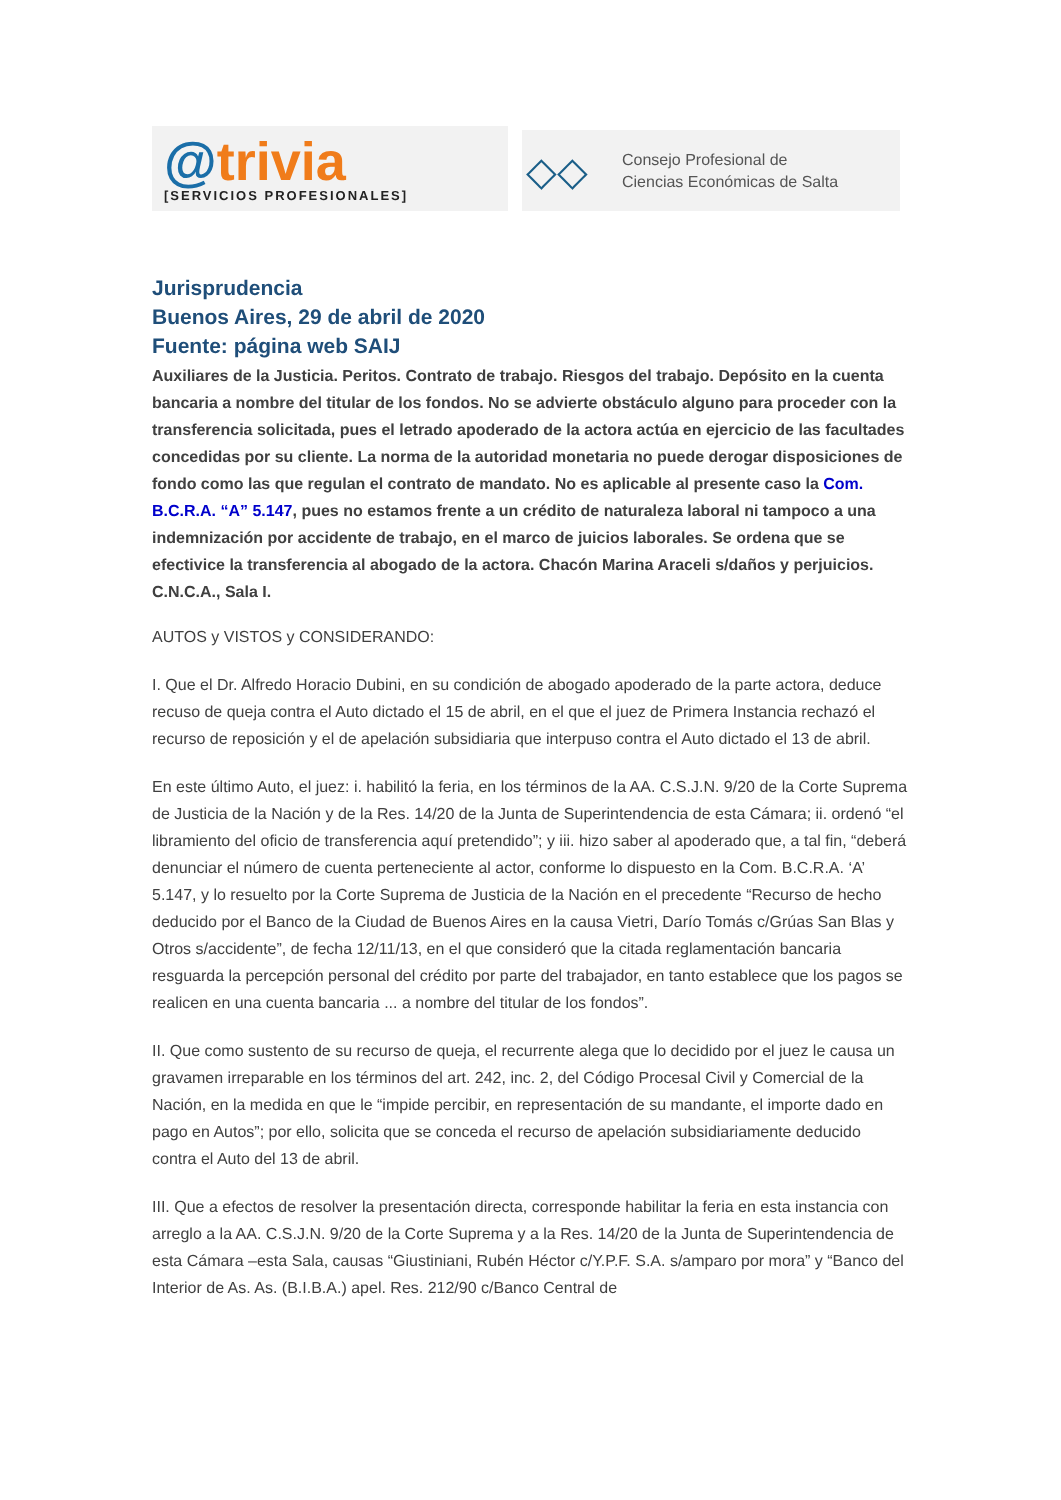@trivia
[SERVICIOS PROFESIONALES]
◇◇
Consejo Profesional de
Ciencias Económicas de Salta
Jurisprudencia
Buenos Aires, 29 de abril de 2020
Fuente: página web SAIJ
Auxiliares de la Justicia. Peritos. Contrato de trabajo. Riesgos del trabajo. Depósito en la cuenta bancaria a nombre del titular de los fondos. No se advierte obstáculo alguno para proceder con la transferencia solicitada, pues el letrado apoderado de la actora actúa en ejercicio de las facultades concedidas por su cliente. La norma de la autoridad monetaria no puede derogar disposiciones de fondo como las que regulan el contrato de mandato. No es aplicable al presente caso la Com. B.C.R.A. “A” 5.147, pues no estamos frente a un crédito de naturaleza laboral ni tampoco a una indemnización por accidente de trabajo, en el marco de juicios laborales. Se ordena que se efectivice la transferencia al abogado de la actora. Chacón Marina Araceli s/daños y perjuicios. C.N.C.A., Sala I.
AUTOS y VISTOS y CONSIDERANDO:
I. Que el Dr. Alfredo Horacio Dubini, en su condición de abogado apoderado de la parte actora, deduce recuso de queja contra el Auto dictado el 15 de abril, en el que el juez de Primera Instancia rechazó el recurso de reposición y el de apelación subsidiaria que interpuso contra el Auto dictado el 13 de abril.
En este último Auto, el juez: i. habilitó la feria, en los términos de la AA. C.S.J.N. 9/20 de la Corte Suprema de Justicia de la Nación y de la Res. 14/20 de la Junta de Superintendencia de esta Cámara; ii. ordenó “el libramiento del oficio de transferencia aquí pretendido”; y iii. hizo saber al apoderado que, a tal fin, “deberá denunciar el número de cuenta perteneciente al actor, conforme lo dispuesto en la Com. B.C.R.A. ‘A’ 5.147, y lo resuelto por la Corte Suprema de Justicia de la Nación en el precedente “Recurso de hecho deducido por el Banco de la Ciudad de Buenos Aires en la causa Vietri, Darío Tomás c/Grúas San Blas y Otros s/accidente”, de fecha 12/11/13, en el que consideró que la citada reglamentación bancaria resguarda la percepción personal del crédito por parte del trabajador, en tanto establece que los pagos se realicen en una cuenta bancaria ... a nombre del titular de los fondos”.
II. Que como sustento de su recurso de queja, el recurrente alega que lo decidido por el juez le causa un gravamen irreparable en los términos del art. 242, inc. 2, del Código Procesal Civil y Comercial de la Nación, en la medida en que le “impide percibir, en representación de su mandante, el importe dado en pago en Autos”; por ello, solicita que se conceda el recurso de apelación subsidiariamente deducido contra el Auto del 13 de abril.
III. Que a efectos de resolver la presentación directa, corresponde habilitar la feria en esta instancia con arreglo a la AA. C.S.J.N. 9/20 de la Corte Suprema y a la Res. 14/20 de la Junta de Superintendencia de esta Cámara –esta Sala, causas “Giustiniani, Rubén Héctor c/Y.P.F. S.A. s/amparo por mora” y “Banco del Interior de As. As. (B.I.B.A.) apel. Res. 212/90 c/Banco Central de